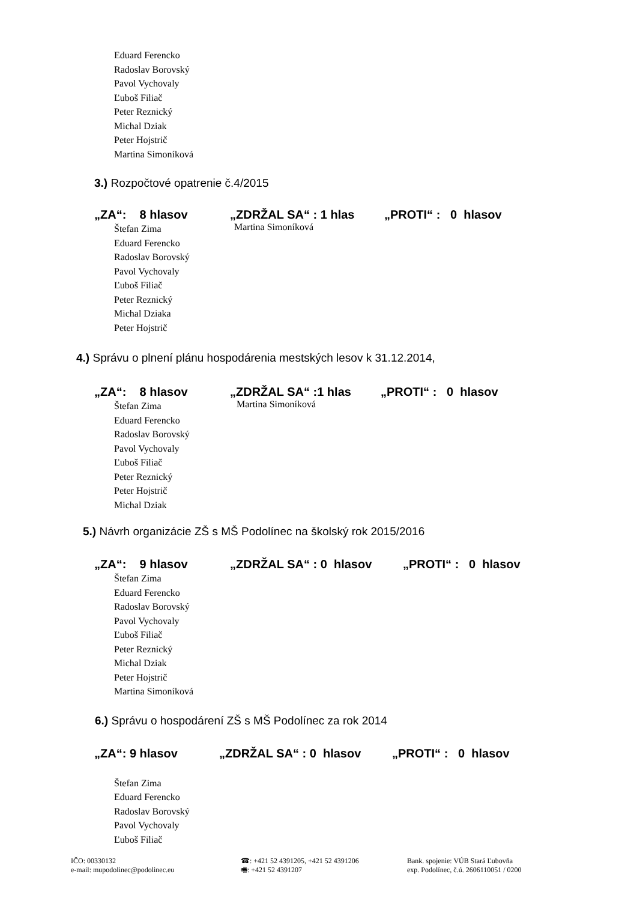Eduard Ferencko
Radoslav Borovský
Pavol Vychovaly
Ľuboš Filiač
Peter Reznický
Michal Dziak
Peter Hojstrič
Martina Simoníková
3.) Rozpočtové opatrenie č.4/2015
„ZA“: 8 hlasov „ZDRŽAL SA“ : 1 hlas „PROTI“ : 0 hlasov
Štefan Zima
Eduard Ferencko
Radoslav Borovský
Pavol Vychovaly
Ľuboš Filiač
Peter Reznický
Michal Dziaka
Peter Hojstrič
Martina Simoníková
4.) Správu o plnení plánu hospodárenia mestských lesov k 31.12.2014,
„ZA“: 8 hlasov „ZDRŽAL SA“ :1 hlas „PROTI“ : 0 hlasov
Štefan Zima
Eduard Ferencko
Radoslav Borovský
Pavol Vychovaly
Ľuboš Filiač
Peter Reznický
Peter Hojstrič
Michal Dziak
Martina Simoníková
5.) Návrh organizácie ZŠ s MŠ Podolínec na školský rok 2015/2016
„ZA“: 9 hlasov „ZDRŽAL SA“ : 0 hlasov „PROTI“ : 0 hlasov
Štefan Zima
Eduard Ferencko
Radoslav Borovský
Pavol Vychovaly
Ľuboš Filiač
Peter Reznický
Michal Dziak
Peter Hojstrič
Martina Simoníková
6.) Správu o hospodárení ZŠ s MŠ Podolínec za rok 2014
„ZA“: 9 hlasov „ZDRŽAL SA“ : 0 hlasov „PROTI“ : 0 hlasov
Štefan Zima
Eduard Ferencko
Radoslav Borovský
Pavol Vychovaly
Ľuboš Filiač
IČO: 00330132
e-mail: mupodolinec@podolinec.eu
☎: +421 52 4391205, +421 52 4391206
🖷: +421 52 4391207
Bank. spojenie: VÚB Stará Ľubovňa
exp. Podolínec, č.ú. 2606110051 / 0200